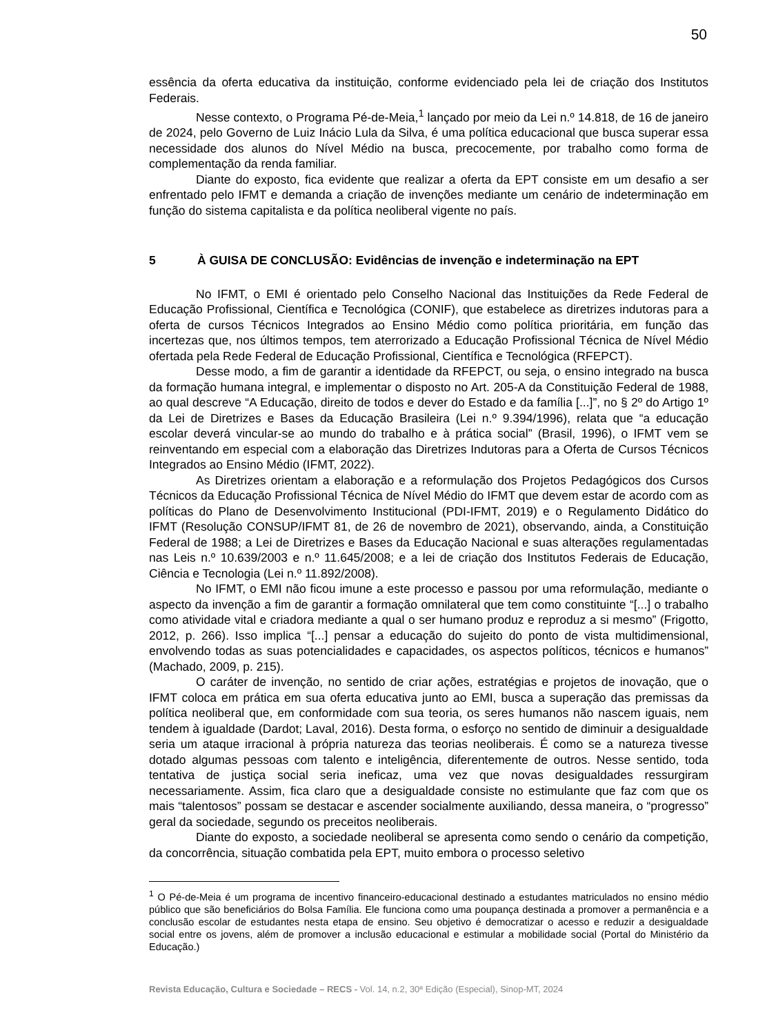50
essência da oferta educativa da instituição, conforme evidenciado pela lei de criação dos Institutos Federais.
Nesse contexto, o Programa Pé-de-Meia,<sup>1</sup> lançado por meio da Lei n.º 14.818, de 16 de janeiro de 2024, pelo Governo de Luiz Inácio Lula da Silva, é uma política educacional que busca superar essa necessidade dos alunos do Nível Médio na busca, precocemente, por trabalho como forma de complementação da renda familiar.
Diante do exposto, fica evidente que realizar a oferta da EPT consiste em um desafio a ser enfrentado pelo IFMT e demanda a criação de invenções mediante um cenário de indeterminação em função do sistema capitalista e da política neoliberal vigente no país.
5 À GUISA DE CONCLUSÃO: Evidências de invenção e indeterminação na EPT
No IFMT, o EMI é orientado pelo Conselho Nacional das Instituições da Rede Federal de Educação Profissional, Científica e Tecnológica (CONIF), que estabelece as diretrizes indutoras para a oferta de cursos Técnicos Integrados ao Ensino Médio como política prioritária, em função das incertezas que, nos últimos tempos, tem aterrorizado a Educação Profissional Técnica de Nível Médio ofertada pela Rede Federal de Educação Profissional, Científica e Tecnológica (RFEPCT).
Desse modo, a fim de garantir a identidade da RFEPCT, ou seja, o ensino integrado na busca da formação humana integral, e implementar o disposto no Art. 205-A da Constituição Federal de 1988, ao qual descreve “A Educação, direito de todos e dever do Estado e da família [...]”, no § 2º do Artigo 1º da Lei de Diretrizes e Bases da Educação Brasileira (Lei n.º 9.394/1996), relata que “a educação escolar deverá vincular-se ao mundo do trabalho e à prática social” (Brasil, 1996), o IFMT vem se reinventando em especial com a elaboração das Diretrizes Indutoras para a Oferta de Cursos Técnicos Integrados ao Ensino Médio (IFMT, 2022).
As Diretrizes orientam a elaboração e a reformulação dos Projetos Pedagógicos dos Cursos Técnicos da Educação Profissional Técnica de Nível Médio do IFMT que devem estar de acordo com as políticas do Plano de Desenvolvimento Institucional (PDI-IFMT, 2019) e o Regulamento Didático do IFMT (Resolução CONSUP/IFMT 81, de 26 de novembro de 2021), observando, ainda, a Constituição Federal de 1988; a Lei de Diretrizes e Bases da Educação Nacional e suas alterações regulamentadas nas Leis n.º 10.639/2003 e n.º 11.645/2008; e a lei de criação dos Institutos Federais de Educação, Ciência e Tecnologia (Lei n.º 11.892/2008).
No IFMT, o EMI não ficou imune a este processo e passou por uma reformulação, mediante o aspecto da invenção a fim de garantir a formação omnilateral que tem como constituinte “[...] o trabalho como atividade vital e criadora mediante a qual o ser humano produz e reproduz a si mesmo” (Frigotto, 2012, p. 266). Isso implica “[...] pensar a educação do sujeito do ponto de vista multidimensional, envolvendo todas as suas potencialidades e capacidades, os aspectos políticos, técnicos e humanos” (Machado, 2009, p. 215).
O caráter de invenção, no sentido de criar ações, estratégias e projetos de inovação, que o IFMT coloca em prática em sua oferta educativa junto ao EMI, busca a superação das premissas da política neoliberal que, em conformidade com sua teoria, os seres humanos não nascem iguais, nem tendem à igualdade (Dardot; Laval, 2016). Desta forma, o esforço no sentido de diminuir a desigualdade seria um ataque irracional à própria natureza das teorias neoliberais. É como se a natureza tivesse dotado algumas pessoas com talento e inteligência, diferentemente de outros. Nesse sentido, toda tentativa de justiça social seria ineficaz, uma vez que novas desigualdades ressurgiram necessariamente. Assim, fica claro que a desigualdade consiste no estimulante que faz com que os mais “talentosos” possam se destacar e ascender socialmente auxiliando, dessa maneira, o “progresso” geral da sociedade, segundo os preceitos neoliberais.
Diante do exposto, a sociedade neoliberal se apresenta como sendo o cenário da competição, da concorrência, situação combatida pela EPT, muito embora o processo seletivo
<sup>1</sup> O Pé-de-Meia é um programa de incentivo financeiro-educacional destinado a estudantes matriculados no ensino médio público que são beneficiários do Bolsa Família. Ele funciona como uma poupança destinada a promover a permanência e a conclusão escolar de estudantes nesta etapa de ensino. Seu objetivo é democratizar o acesso e reduzir a desigualdade social entre os jovens, além de promover a inclusão educacional e estimular a mobilidade social (Portal do Ministério da Educação.)
Revista Educação, Cultura e Sociedade – RECS - Vol. 14, n.2, 30ª Edição (Especial), Sinop-MT, 2024